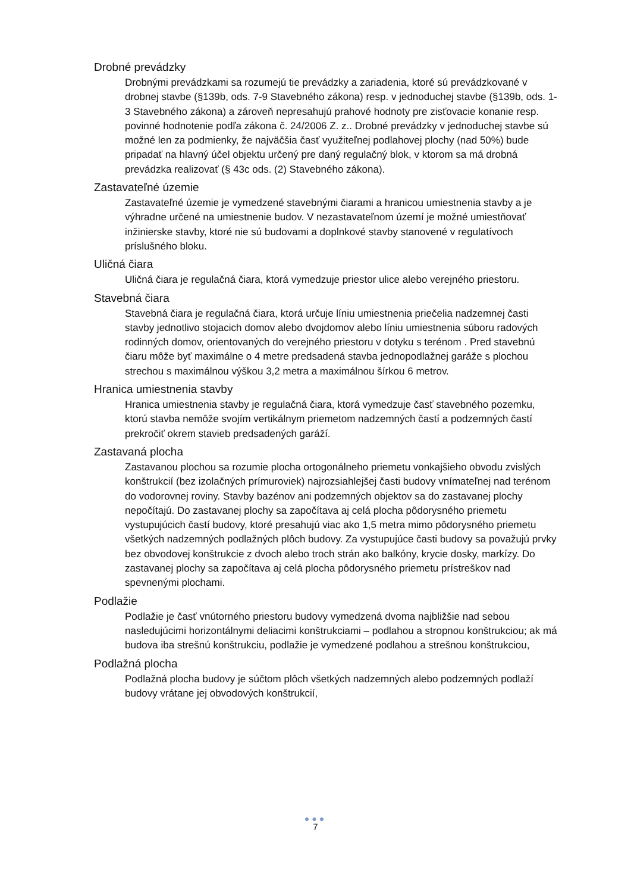Drobné prevádzky
Drobnými prevádzkami sa rozumejú tie prevádzky a zariadenia, ktoré sú prevádzkované v drobnej stavbe (§139b, ods. 7-9 Stavebného zákona) resp. v jednoduchej stavbe (§139b, ods. 1-3 Stavebného zákona) a zároveň nepresahujú prahové hodnoty pre zisťovacie konanie resp. povinné hodnotenie podľa zákona č. 24/2006 Z. z.. Drobné prevádzky v jednoduchej stavbe sú možné len za podmienky, že najväčšia časť využiteľnej podlahovej plochy (nad 50%) bude pripadať na hlavný účel objektu určený pre daný regulačný blok, v ktorom sa má drobná prevádzka realizovať (§ 43c ods. (2) Stavebného zákona).
Zastavateľné územie
Zastavateľné územie je vymedzené stavebnými čiarami a hranicou umiestnenia stavby a je výhradne určené na umiestnenie budov. V nezastavateľnom území je možné umiestňovať inžinierske stavby, ktoré nie sú budovami a doplnkové stavby stanovené v regulatívoch príslušného bloku.
Uličná čiara
Uličná čiara je regulačná čiara, ktorá vymedzuje priestor ulice alebo verejného priestoru.
Stavebná čiara
Stavebná čiara je regulačná čiara, ktorá určuje líniu umiestnenia priečelia nadzemnej časti stavby jednotlivo stojacich domov alebo dvojdomov alebo líniu umiestnenia súboru radových rodinných domov, orientovaných do verejného priestoru v dotyku s terénom . Pred stavebnú čiaru môže byť maximálne o 4 metre predsadená stavba jednopodlažnej garáže s plochou strechou s maximálnou výškou 3,2 metra a maximálnou šírkou 6 metrov.
Hranica umiestnenia stavby
Hranica umiestnenia stavby je regulačná čiara, ktorá vymedzuje časť stavebného pozemku, ktorú stavba nemôže svojím vertikálnym priemetom nadzemných častí a podzemných častí prekročiť okrem stavieb predsadených garáží.
Zastavaná plocha
Zastavanou plochou sa rozumie plocha ortogonálneho priemetu vonkajšieho obvodu zvislých konštrukcií (bez izolačných prímuroviek) najrozsiahlejšej časti budovy vnímateľnej nad terénom do vodorovnej roviny. Stavby bazénov ani podzemných objektov sa do zastavanej plochy nepočítajú. Do zastavanej plochy sa započítava aj celá plocha pôdorysného priemetu vystupujúcich častí budovy, ktoré presahujú viac ako 1,5 metra mimo pôdorysného priemetu všetkých nadzemných podlažných plôch budovy. Za vystupujúce časti budovy sa považujú prvky bez obvodovej konštrukcie z dvoch alebo troch strán ako balkóny, krycie dosky, markízy. Do zastavanej plochy sa započítava aj celá plocha pôdorysného priemetu prístreškov nad spevnenými plochami.
Podlažie
Podlažie je časť vnútorného priestoru budovy vymedzená dvoma najbližšie nad sebou nasledujúcimi horizontálnymi deliacimi konštrukciami – podlahou a stropnou konštrukciou; ak má budova iba strešnú konštrukciu, podlažie je vymedzené podlahou a strešnou konštrukciou,
Podlažná plocha
Podlažná plocha budovy je súčtom plôch všetkých nadzemných alebo podzemných podlaží budovy vrátane jej obvodových konštrukcií,
●●●
7